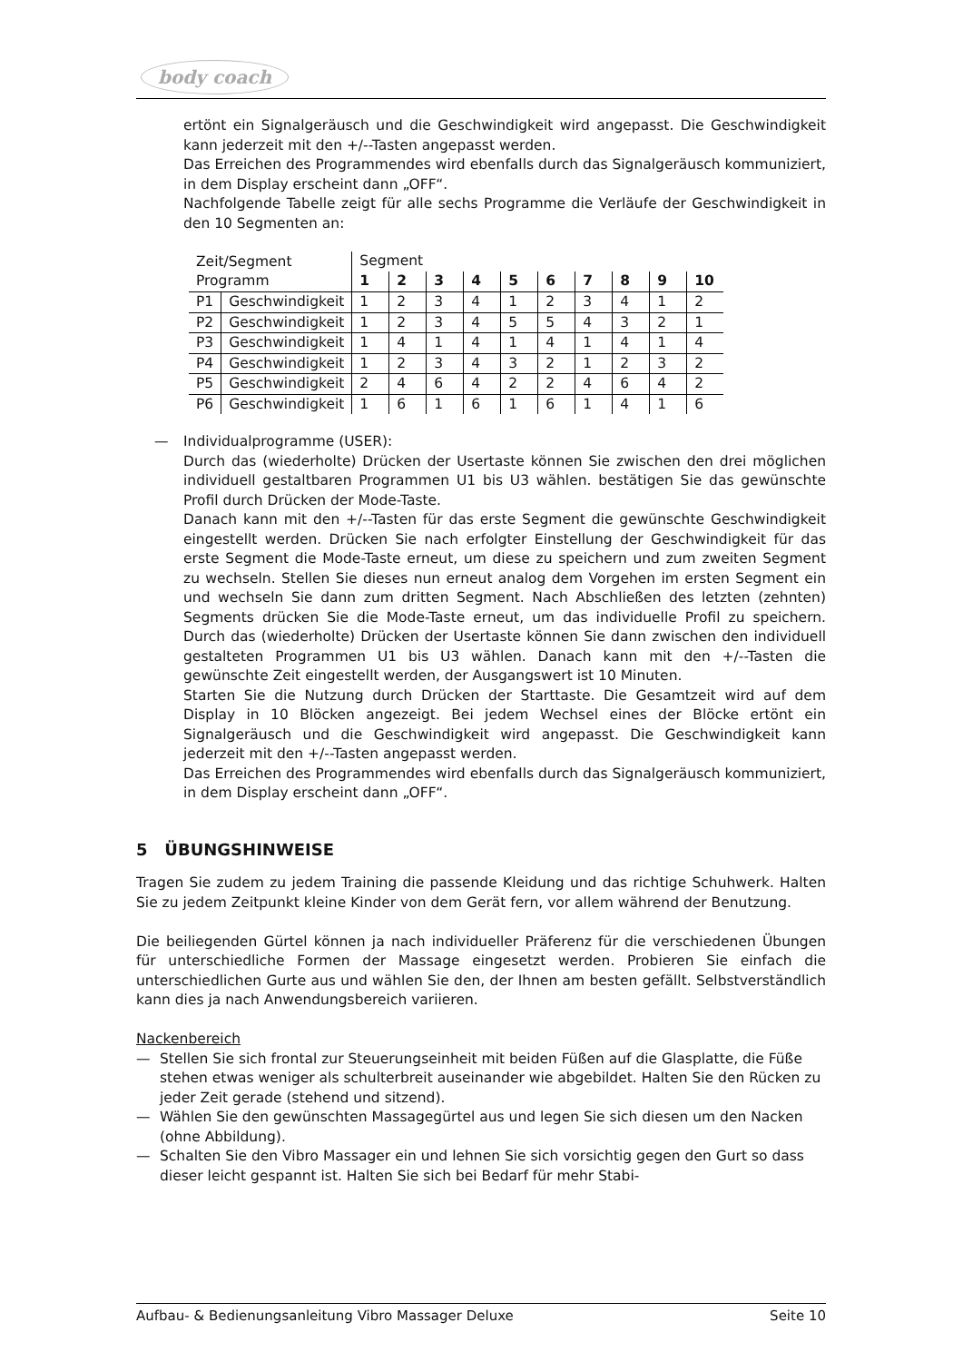body coach
ertönt ein Signalgeräusch und die Geschwindigkeit wird angepasst. Die Geschwindigkeit kann jederzeit mit den +/--Tasten angepasst werden.
Das Erreichen des Programmendes wird ebenfalls durch das Signalgeräusch kommuniziert, in dem Display erscheint dann „OFF“.
Nachfolgende Tabelle zeigt für alle sechs Programme die Verläufe der Geschwindigkeit in den 10 Segmenten an:
| Zeit/Segment Programm | | Segment | | | | | | | | | |
| | | 1 | 2 | 3 | 4 | 5 | 6 | 7 | 8 | 9 | 10 |
| P1 | Geschwindigkeit | 1 | 2 | 3 | 4 | 1 | 2 | 3 | 4 | 1 | 2 |
| P2 | Geschwindigkeit | 1 | 2 | 3 | 4 | 5 | 5 | 4 | 3 | 2 | 1 |
| P3 | Geschwindigkeit | 1 | 4 | 1 | 4 | 1 | 4 | 1 | 4 | 1 | 4 |
| P4 | Geschwindigkeit | 1 | 2 | 3 | 4 | 3 | 2 | 1 | 2 | 3 | 2 |
| P5 | Geschwindigkeit | 2 | 4 | 6 | 4 | 2 | 2 | 4 | 6 | 4 | 2 |
| P6 | Geschwindigkeit | 1 | 6 | 1 | 6 | 1 | 6 | 1 | 4 | 1 | 6 |
— Individualprogramme (USER):
Durch das (wiederholte) Drücken der Usertaste können Sie zwischen den drei möglichen individuell gestaltbaren Programmen U1 bis U3 wählen. bestätigen Sie das gewünschte Profil durch Drücken der Mode-Taste.
Danach kann mit den +/--Tasten für das erste Segment die gewünschte Geschwindigkeit eingestellt werden. Drücken Sie nach erfolgter Einstellung der Geschwindigkeit für das erste Segment die Mode-Taste erneut, um diese zu speichern und zum zweiten Segment zu wechseln. Stellen Sie dieses nun erneut analog dem Vorgehen im ersten Segment ein und wechseln Sie dann zum dritten Segment. Nach Abschließen des letzten (zehnten) Segments drücken Sie die Mode-Taste erneut, um das individuelle Profil zu speichern. Durch das (wiederholte) Drücken der Usertaste können Sie dann zwischen den individuell gestalteten Programmen U1 bis U3 wählen. Danach kann mit den +/--Tasten die gewünschte Zeit eingestellt werden, der Ausgangswert ist 10 Minuten.
Starten Sie die Nutzung durch Drücken der Starttaste. Die Gesamtzeit wird auf dem Display in 10 Blöcken angezeigt. Bei jedem Wechsel eines der Blöcke ertönt ein Signalgeräusch und die Geschwindigkeit wird angepasst. Die Geschwindigkeit kann jederzeit mit den +/--Tasten angepasst werden.
Das Erreichen des Programmendes wird ebenfalls durch das Signalgeräusch kommuniziert, in dem Display erscheint dann „OFF“.
5 ÜBUNGSHINWEISE
Tragen Sie zudem zu jedem Training die passende Kleidung und das richtige Schuhwerk. Halten Sie zu jedem Zeitpunkt kleine Kinder von dem Gerät fern, vor allem während der Benutzung.
Die beiliegenden Gürtel können ja nach individueller Präferenz für die verschiedenen Übungen für unterschiedliche Formen der Massage eingesetzt werden. Probieren Sie einfach die unterschiedlichen Gurte aus und wählen Sie den, der Ihnen am besten gefällt. Selbstverständlich kann dies ja nach Anwendungsbereich variieren.
Nackenbereich
— Stellen Sie sich frontal zur Steuerungseinheit mit beiden Füßen auf die Glasplatte, die Füße stehen etwas weniger als schulterbreit auseinander wie abgebildet. Halten Sie den Rücken zu jeder Zeit gerade (stehend und sitzend).
— Wählen Sie den gewünschten Massagegürtel aus und legen Sie sich diesen um den Nacken (ohne Abbildung).
— Schalten Sie den Vibro Massager ein und lehnen Sie sich vorsichtig gegen den Gurt so dass dieser leicht gespannt ist. Halten Sie sich bei Bedarf für mehr Stabi-
Aufbau- & Bedienungsanleitung Vibro Massager Deluxe Seite 10